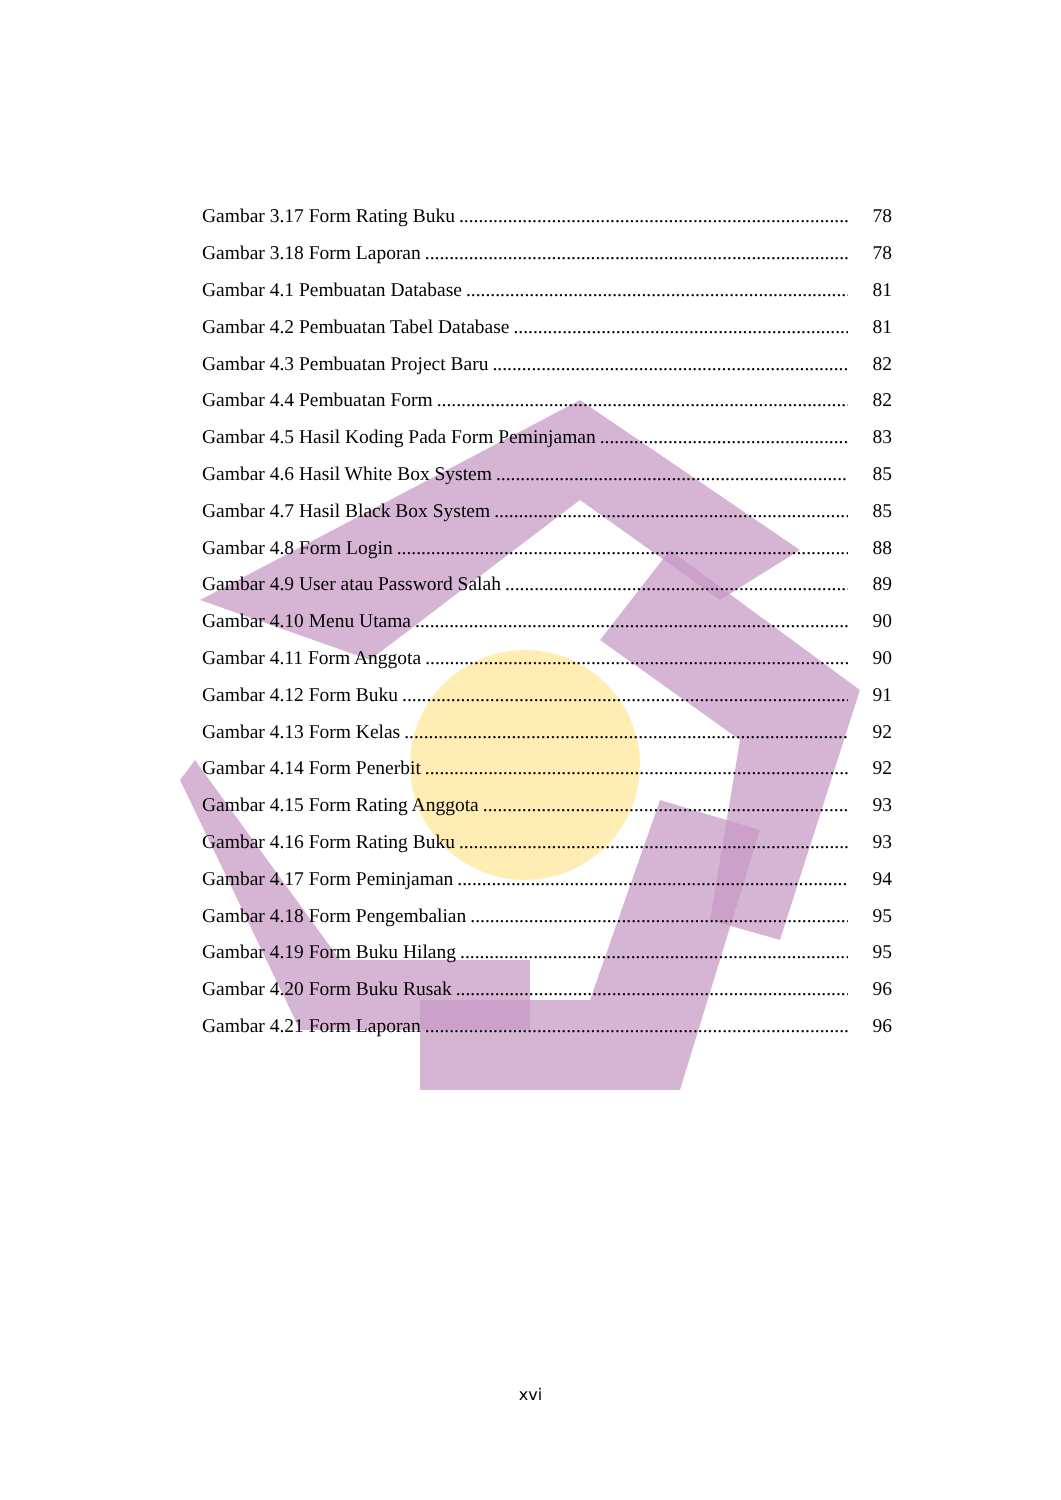Gambar 3.17 Form Rating Buku 78
Gambar 3.18 Form Laporan 78
Gambar 4.1 Pembuatan Database 81
Gambar 4.2 Pembuatan Tabel Database 81
Gambar 4.3 Pembuatan Project Baru 82
Gambar 4.4 Pembuatan Form 82
Gambar 4.5 Hasil Koding Pada Form Peminjaman 83
Gambar 4.6 Hasil White Box System 85
Gambar 4.7 Hasil Black Box System 85
Gambar 4.8 Form Login 88
Gambar 4.9 User atau Password Salah 89
Gambar 4.10 Menu Utama 90
Gambar 4.11 Form Anggota 90
Gambar 4.12 Form Buku 91
Gambar 4.13 Form Kelas 92
Gambar 4.14 Form Penerbit 92
Gambar 4.15 Form Rating Anggota 93
Gambar 4.16 Form Rating Buku 93
Gambar 4.17 Form Peminjaman 94
Gambar 4.18 Form Pengembalian 95
Gambar 4.19 Form Buku Hilang 95
Gambar 4.20 Form Buku Rusak 96
Gambar 4.21 Form Laporan 96
xvi